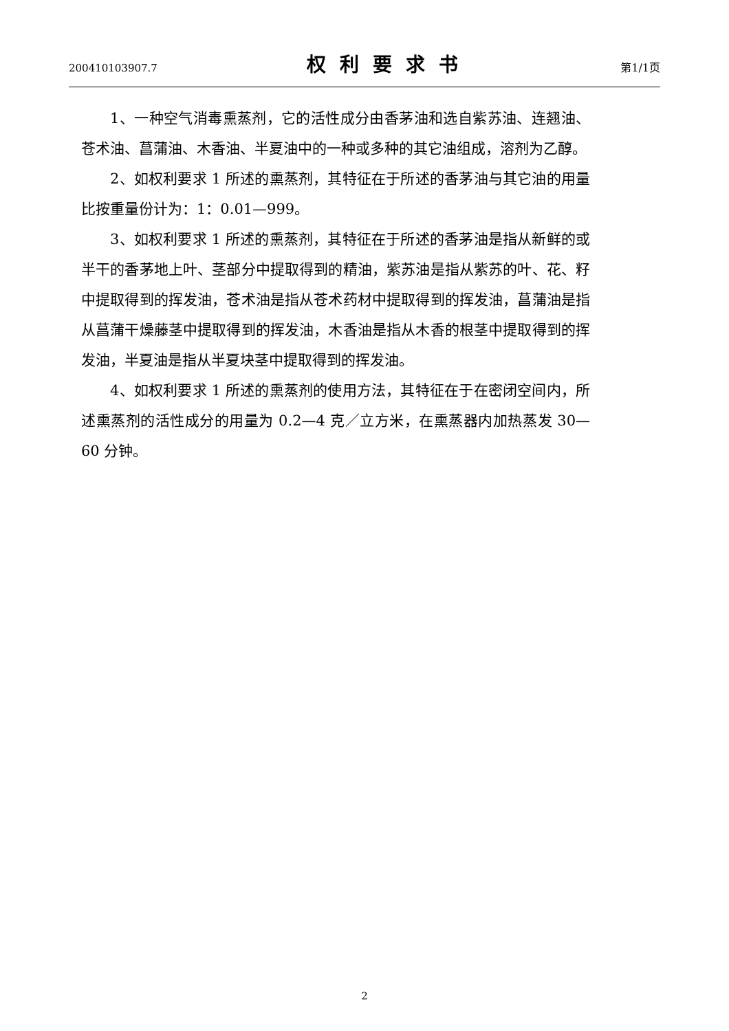200410103907.7 权利要求书 第1/1页
1、一种空气消毒熏蒸剂，它的活性成分由香茅油和选自紫苏油、连翘油、苍术油、菖蒲油、木香油、半夏油中的一种或多种的其它油组成，溶剂为乙醇。
2、如权利要求 1 所述的熏蒸剂，其特征在于所述的香茅油与其它油的用量比按重量份计为：1：0.01—999。
3、如权利要求 1 所述的熏蒸剂，其特征在于所述的香茅油是指从新鲜的或半干的香茅地上叶、茎部分中提取得到的精油，紫苏油是指从紫苏的叶、花、籽中提取得到的挥发油，苍术油是指从苍术药材中提取得到的挥发油，菖蒲油是指从菖蒲干燥藤茎中提取得到的挥发油，木香油是指从木香的根茎中提取得到的挥发油，半夏油是指从半夏块茎中提取得到的挥发油。
4、如权利要求 1 所述的熏蒸剂的使用方法，其特征在于在密闭空间内，所述熏蒸剂的活性成分的用量为 0.2—4 克／立方米，在熏蒸器内加热蒸发 30—60 分钟。
2